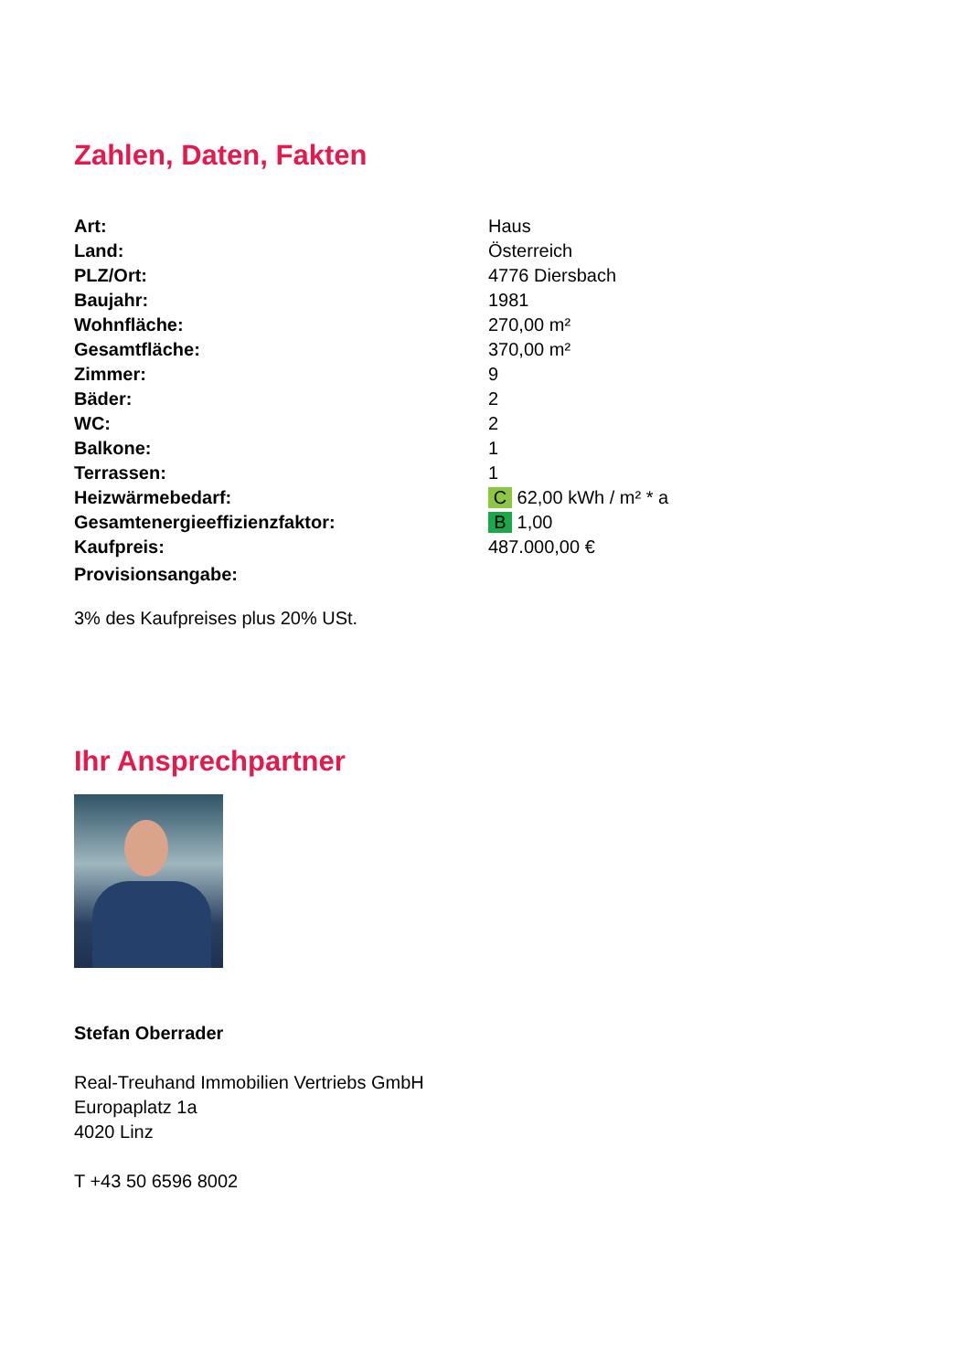Zahlen, Daten, Fakten
| Art: | Haus |
| Land: | Österreich |
| PLZ/Ort: | 4776 Diersbach |
| Baujahr: | 1981 |
| Wohnfläche: | 270,00 m² |
| Gesamtfläche: | 370,00 m² |
| Zimmer: | 9 |
| Bäder: | 2 |
| WC: | 2 |
| Balkone: | 1 |
| Terrassen: | 1 |
| Heizwärmebedarf: | C 62,00 kWh / m² * a |
| Gesamtenergieeffizienzfaktor: | B 1,00 |
| Kaufpreis: | 487.000,00 € |
| Provisionsangabe: | |
3% des Kaufpreises plus 20% USt.
Ihr Ansprechpartner
Stefan Oberrader
Real-Treuhand Immobilien Vertriebs GmbH
Europaplatz 1a
4020 Linz
T +43 50 6596 8002